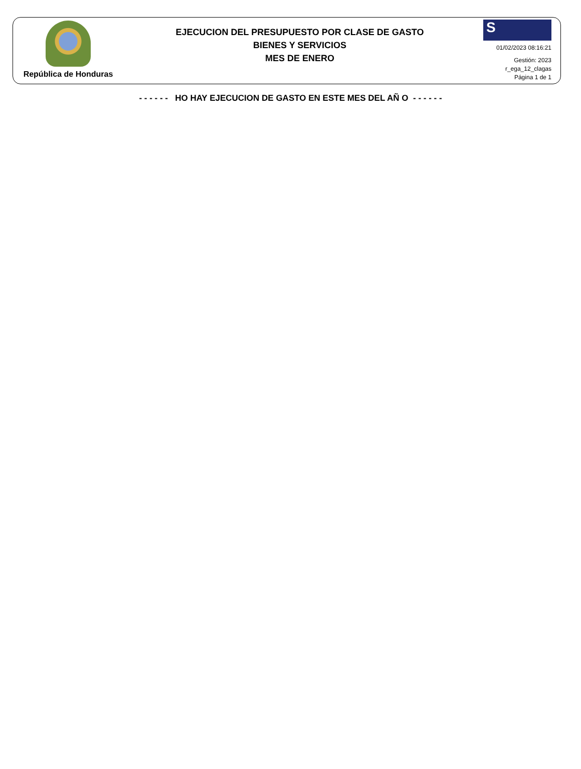República de Honduras
EJECUCION DEL PRESUPUESTO POR CLASE DE GASTO
BIENES Y SERVICIOS
MES DE ENERO
S
01/02/2023 08:16:21
Gestión: 2023
r_ega_12_clagas
Página 1 de 1
- - - - - - HO HAY EJECUCION DE GASTO EN ESTE MES DEL AÑ O - - - - - -